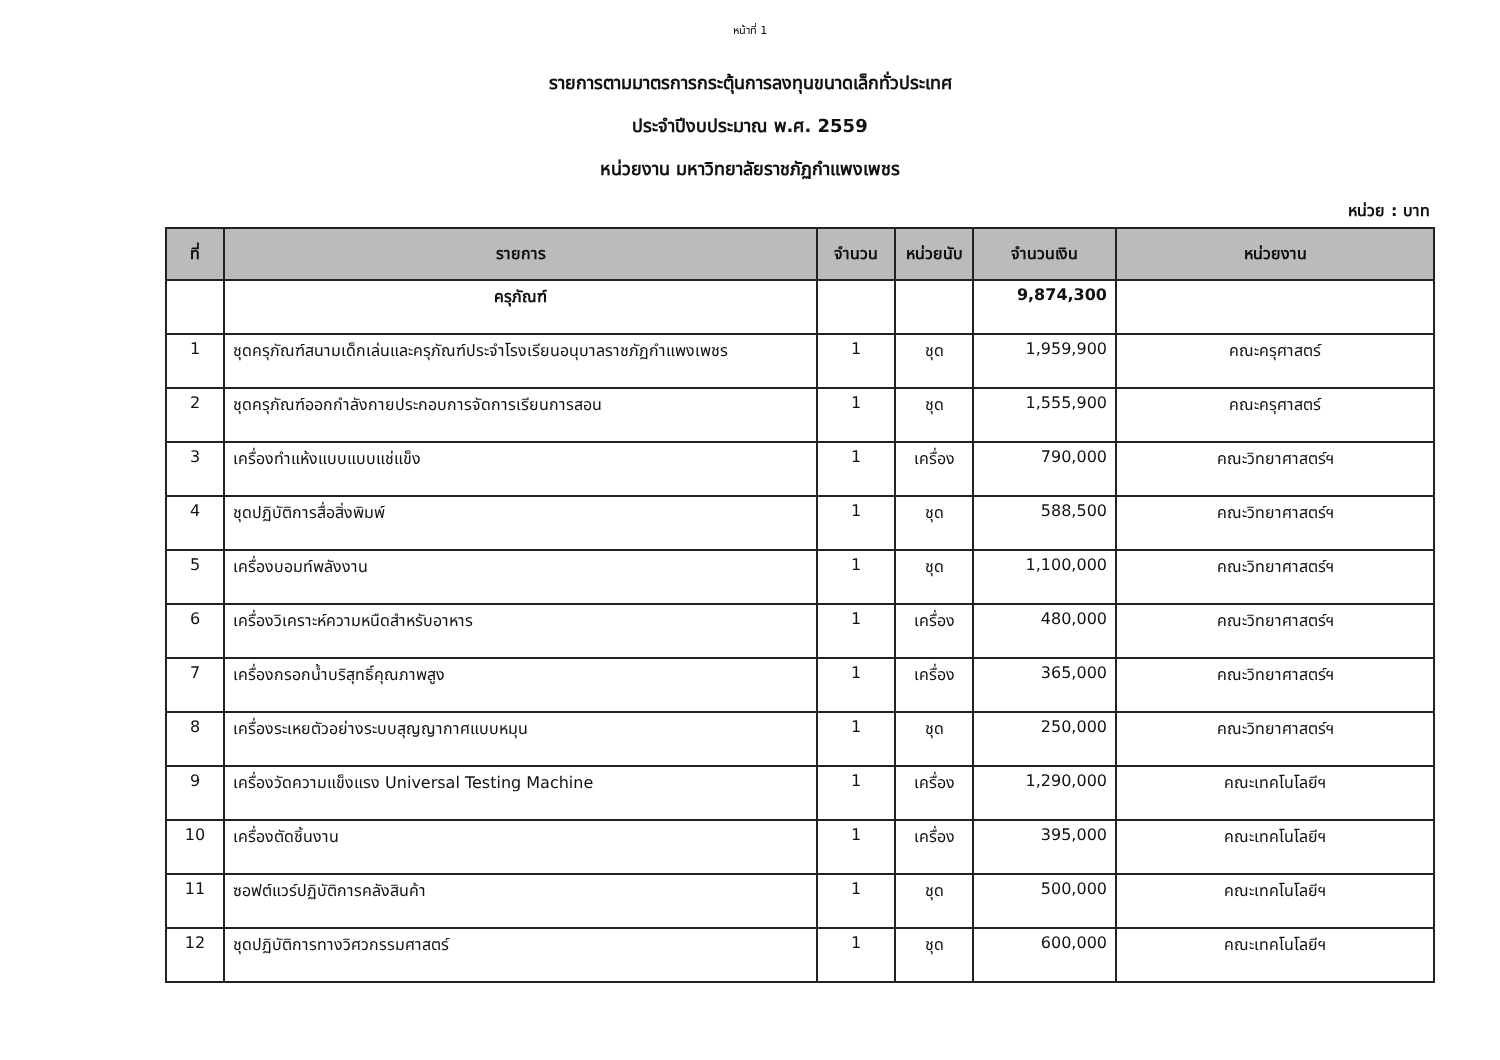หน้าที่ 1
รายการตามมาตรการกระตุ้นการลงทุนขนาดเล็กทั่วประเทศ
ประจำปีงบประมาณ พ.ศ. 2559
หน่วยงาน มหาวิทยาลัยราชภัฏกำแพงเพชร
หน่วย : บาท
| ที่ | รายการ | จำนวน | หน่วยนับ | จำนวนเงิน | หน่วยงาน |
| --- | --- | --- | --- | --- | --- |
| | ครุภัณฑ์ | | | 9,874,300 | |
| 1 | ชุดครุภัณฑ์สนามเด็กเล่นและครุภัณฑ์ประจำโรงเรียนอนุบาลราชภัฏกำแพงเพชร | 1 | ชุด | 1,959,900 | คณะครุศาสตร์ |
| 2 | ชุดครุภัณฑ์ออกกำลังกายประกอบการจัดการเรียนการสอน | 1 | ชุด | 1,555,900 | คณะครุศาสตร์ |
| 3 | เครื่องทำแห้งแบบแบบแช่แข็ง | 1 | เครื่อง | 790,000 | คณะวิทยาศาสตร์ฯ |
| 4 | ชุดปฏิบัติการสื่อสิ่งพิมพ์ | 1 | ชุด | 588,500 | คณะวิทยาศาสตร์ฯ |
| 5 | เครื่องบอมท์พลังงาน | 1 | ชุด | 1,100,000 | คณะวิทยาศาสตร์ฯ |
| 6 | เครื่องวิเคราะห์ความหนืดสำหรับอาหาร | 1 | เครื่อง | 480,000 | คณะวิทยาศาสตร์ฯ |
| 7 | เครื่องกรอกน้ำบริสุทธิ์คุณภาพสูง | 1 | เครื่อง | 365,000 | คณะวิทยาศาสตร์ฯ |
| 8 | เครื่องระเหยตัวอย่างระบบสุญญากาศแบบหมุน | 1 | ชุด | 250,000 | คณะวิทยาศาสตร์ฯ |
| 9 | เครื่องวัดความแข็งแรง Universal Testing Machine | 1 | เครื่อง | 1,290,000 | คณะเทคโนโลยีฯ |
| 10 | เครื่องตัดชิ้นงาน | 1 | เครื่อง | 395,000 | คณะเทคโนโลยีฯ |
| 11 | ซอฟต์แวร์ปฏิบัติการคลังสินค้า | 1 | ชุด | 500,000 | คณะเทคโนโลยีฯ |
| 12 | ชุดปฏิบัติการทางวิศวกรรมศาสตร์ | 1 | ชุด | 600,000 | คณะเทคโนโลยีฯ |